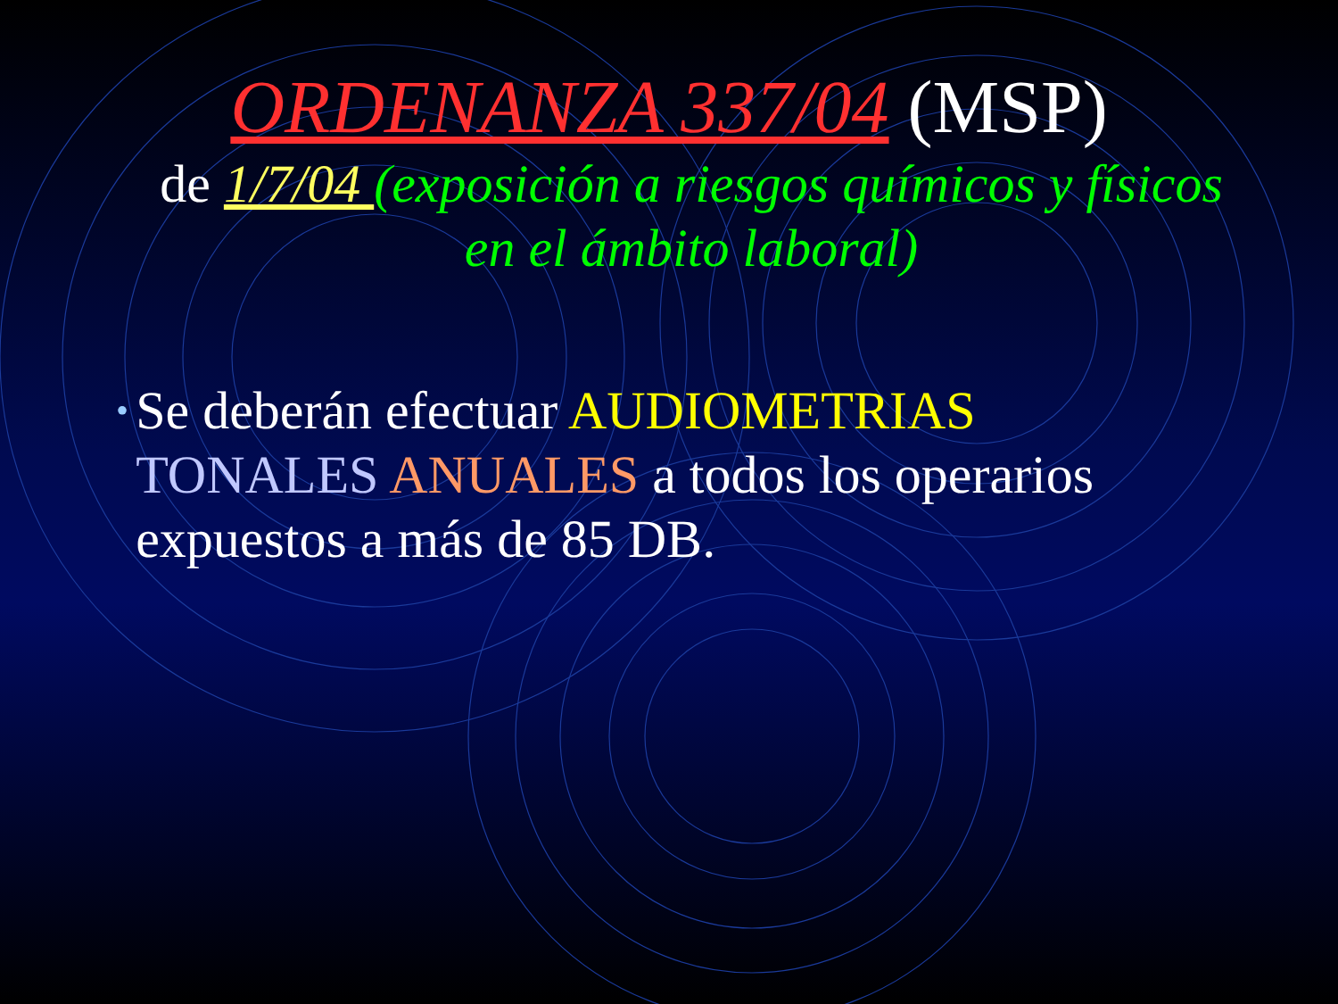ORDENANZA 337/04 (MSP)
de 1/7/04 (exposición a riesgos químicos y físicos en el ámbito laboral)
•
Se deberán efectuar AUDIOMETRIAS TONALES ANUALES a todos los operarios expuestos a más de 85 DB.